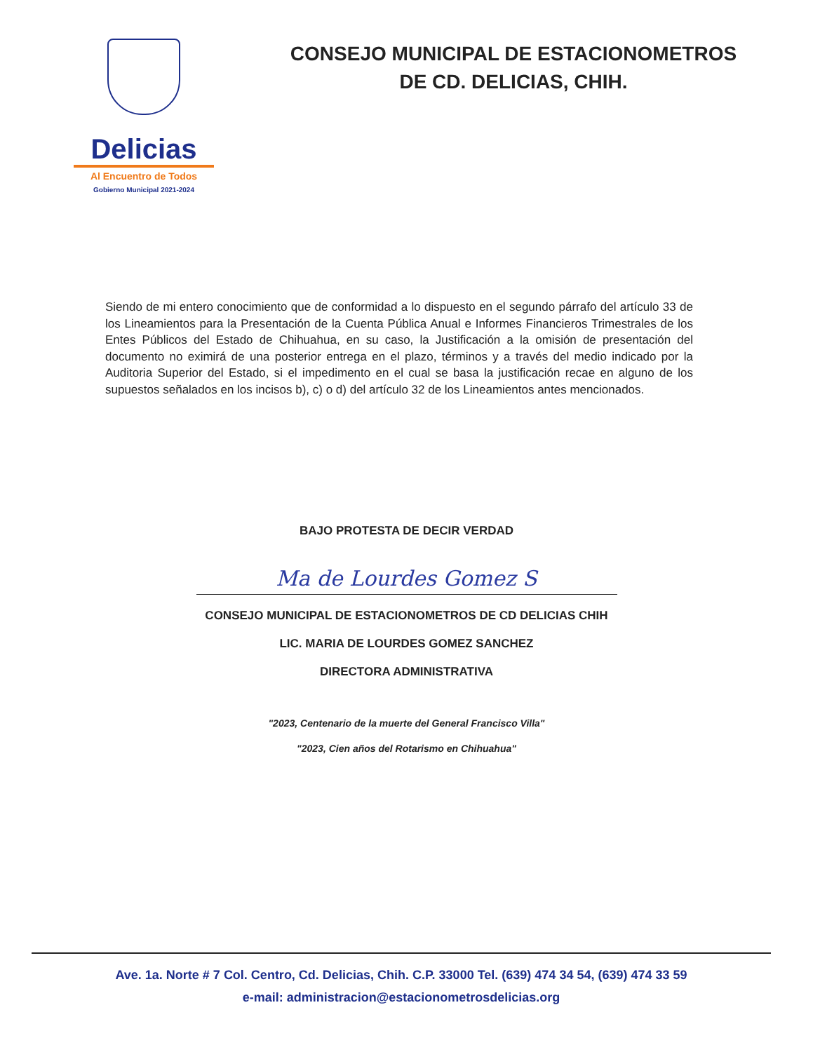Delicias
Al Encuentro de Todos
Gobierno Municipal 2021-2024
CONSEJO MUNICIPAL DE ESTACIONOMETROS
DE CD. DELICIAS, CHIH.
Siendo de mi entero conocimiento que de conformidad a lo dispuesto en el segundo párrafo del artículo 33 de los Lineamientos para la Presentación de la Cuenta Pública Anual e Informes Financieros Trimestrales de los Entes Públicos del Estado de Chihuahua, en su caso, la Justificación a la omisión de presentación del documento no eximirá de una posterior entrega en el plazo, términos y a través del medio indicado por la Auditoria Superior del Estado, si el impedimento en el cual se basa la justificación recae en alguno de los supuestos señalados en los incisos b), c) o d) del artículo 32 de los Lineamientos antes mencionados.
BAJO PROTESTA DE DECIR VERDAD
Ma de Lourdes Gomez S
CONSEJO MUNICIPAL DE ESTACIONOMETROS DE CD DELICIAS CHIH
LIC. MARIA DE LOURDES GOMEZ SANCHEZ
DIRECTORA ADMINISTRATIVA
"2023, Centenario de la muerte del General Francisco Villa"
"2023, Cien años del Rotarismo en Chihuahua"
Ave. 1a. Norte # 7 Col. Centro, Cd. Delicias, Chih. C.P. 33000 Tel. (639) 474 34 54, (639) 474 33 59
e-mail: administracion@estacionometrosdelicias.org